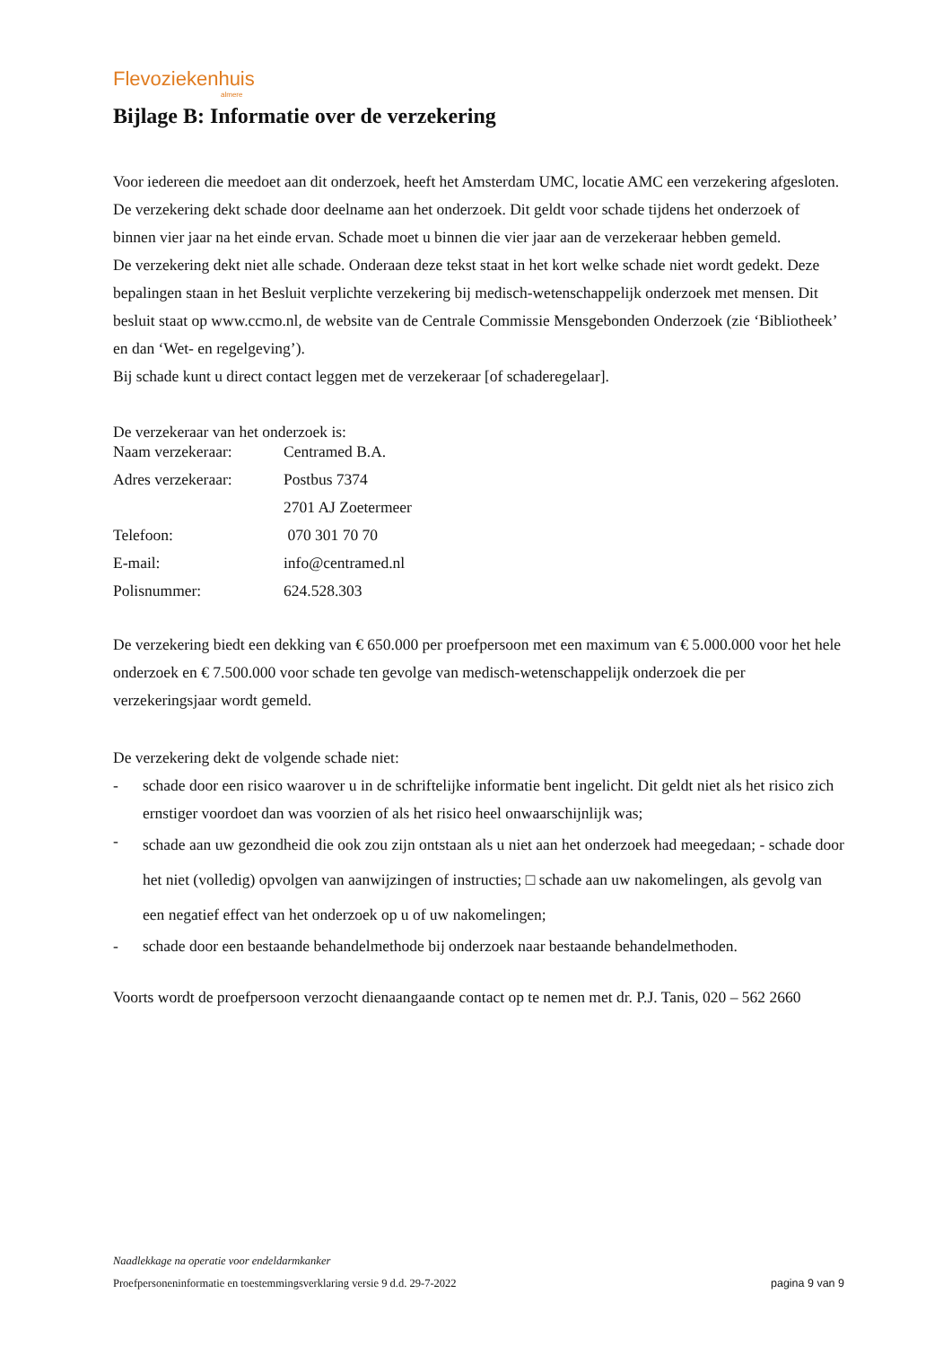Flevoziekenhuis
almere
Bijlage B: Informatie over de verzekering
Voor iedereen die meedoet aan dit onderzoek, heeft het Amsterdam UMC, locatie AMC een verzekering afgesloten. De verzekering dekt schade door deelname aan het onderzoek. Dit geldt voor schade tijdens het onderzoek of binnen vier jaar na het einde ervan. Schade moet u binnen die vier jaar aan de verzekeraar hebben gemeld.
De verzekering dekt niet alle schade. Onderaan deze tekst staat in het kort welke schade niet wordt gedekt. Deze bepalingen staan in het Besluit verplichte verzekering bij medisch-wetenschappelijk onderzoek met mensen. Dit besluit staat op www.ccmo.nl, de website van de Centrale Commissie Mensgebonden Onderzoek (zie ‘Bibliotheek’ en dan ‘Wet- en regelgeving’).
Bij schade kunt u direct contact leggen met de verzekeraar [of schaderegelaar].
De verzekeraar van het onderzoek is:
| Naam verzekeraar: | Centramed B.A. |
| Adres verzekeraar: | Postbus 7374 |
| | 2701 AJ Zoetermeer |
| Telefoon: | 070 301 70 70 |
| E-mail: | info@centramed.nl |
| Polisnummer: | 624.528.303 |
De verzekering biedt een dekking van € 650.000 per proefpersoon met een maximum van € 5.000.000 voor het hele onderzoek en € 7.500.000 voor schade ten gevolge van medisch-wetenschappelijk onderzoek die per verzekeringsjaar wordt gemeld.
De verzekering dekt de volgende schade niet:
- schade door een risico waarover u in de schriftelijke informatie bent ingelicht. Dit geldt niet als het risico zich ernstiger voordoet dan was voorzien of als het risico heel onwaarschijnlijk was;
- schade aan uw gezondheid die ook zou zijn ontstaan als u niet aan het onderzoek had meegedaan; - schade door het niet (volledig) opvolgen van aanwijzingen of instructies; □ schade aan uw nakomelingen, als gevolg van een negatief effect van het onderzoek op u of uw nakomelingen;
- schade door een bestaande behandelmethode bij onderzoek naar bestaande behandelmethoden.
Voorts wordt de proefpersoon verzocht dienaangaande contact op te nemen met dr. P.J. Tanis, 020 – 562 2660
Naadlekkage na operatie voor endeldarmkanker
Proefpersoneninformatie en toestemmingsverklaring versie 9 d.d. 29-7-2022 pagina 9 van 9